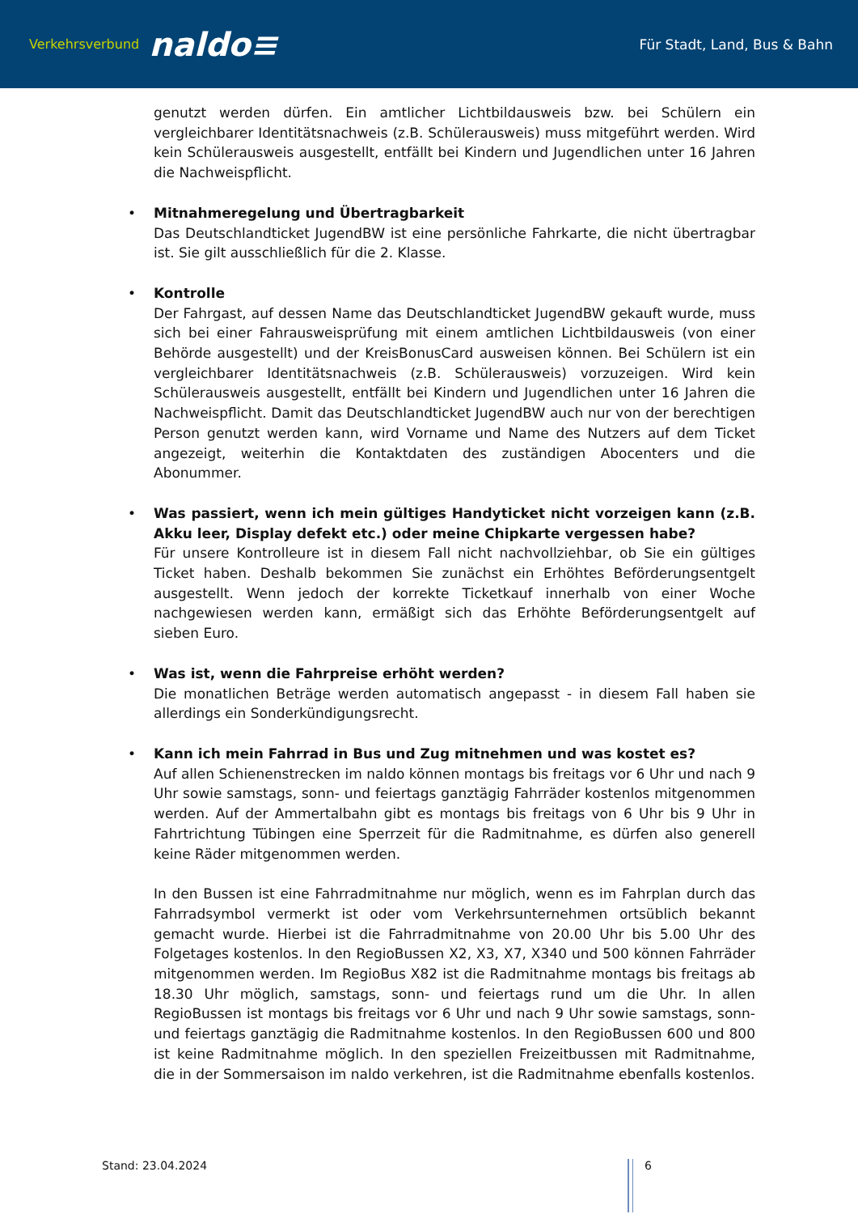Verkehrsverbund naldo≡
Für Stadt, Land, Bus & Bahn
genutzt werden dürfen. Ein amtlicher Lichtbildausweis bzw. bei Schülern ein vergleichbarer Identitätsnachweis (z.B. Schülerausweis) muss mitgeführt werden. Wird kein Schülerausweis ausgestellt, entfällt bei Kindern und Jugendlichen unter 16 Jahren die Nachweispflicht.
Mitnahmeregelung und Übertragbarkeit
Das Deutschlandticket JugendBW ist eine persönliche Fahrkarte, die nicht übertragbar ist. Sie gilt ausschließlich für die 2. Klasse.
Kontrolle
Der Fahrgast, auf dessen Name das Deutschlandticket JugendBW gekauft wurde, muss sich bei einer Fahrausweisprüfung mit einem amtlichen Lichtbildausweis (von einer Behörde ausgestellt) und der KreisBonusCard ausweisen können. Bei Schülern ist ein vergleichbarer Identitätsnachweis (z.B. Schülerausweis) vorzuzeigen. Wird kein Schülerausweis ausgestellt, entfällt bei Kindern und Jugendlichen unter 16 Jahren die Nachweispflicht. Damit das Deutschlandticket JugendBW auch nur von der berechtigen Person genutzt werden kann, wird Vorname und Name des Nutzers auf dem Ticket angezeigt, weiterhin die Kontaktdaten des zuständigen Abocenters und die Abonummer.
Was passiert, wenn ich mein gültiges Handyticket nicht vorzeigen kann (z.B. Akku leer, Display defekt etc.) oder meine Chipkarte vergessen habe?
Für unsere Kontrolleure ist in diesem Fall nicht nachvollziehbar, ob Sie ein gültiges Ticket haben. Deshalb bekommen Sie zunächst ein Erhöhtes Beförderungsentgelt ausgestellt. Wenn jedoch der korrekte Ticketkauf innerhalb von einer Woche nachgewiesen werden kann, ermäßigt sich das Erhöhte Beförderungsentgelt auf sieben Euro.
Was ist, wenn die Fahrpreise erhöht werden?
Die monatlichen Beträge werden automatisch angepasst - in diesem Fall haben sie allerdings ein Sonderkündigungsrecht.
Kann ich mein Fahrrad in Bus und Zug mitnehmen und was kostet es?
Auf allen Schienenstrecken im naldo können montags bis freitags vor 6 Uhr und nach 9 Uhr sowie samstags, sonn- und feiertags ganztägig Fahrräder kostenlos mitgenommen werden. Auf der Ammertalbahn gibt es montags bis freitags von 6 Uhr bis 9 Uhr in Fahrtrichtung Tübingen eine Sperrzeit für die Radmitnahme, es dürfen also generell keine Räder mitgenommen werden.
In den Bussen ist eine Fahrradmitnahme nur möglich, wenn es im Fahrplan durch das Fahrradsymbol vermerkt ist oder vom Verkehrsunternehmen ortsüblich bekannt gemacht wurde. Hierbei ist die Fahrradmitnahme von 20.00 Uhr bis 5.00 Uhr des Folgetages kostenlos. In den RegioBussen X2, X3, X7, X340 und 500 können Fahrräder mitgenommen werden. Im RegioBus X82 ist die Radmitnahme montags bis freitags ab 18.30 Uhr möglich, samstags, sonn- und feiertags rund um die Uhr. In allen RegioBussen ist montags bis freitags vor 6 Uhr und nach 9 Uhr sowie samstags, sonn- und feiertags ganztägig die Radmitnahme kostenlos. In den RegioBussen 600 und 800 ist keine Radmitnahme möglich. In den speziellen Freizeitbussen mit Radmitnahme, die in der Sommersaison im naldo verkehren, ist die Radmitnahme ebenfalls kostenlos.
Stand: 23.04.2024 6